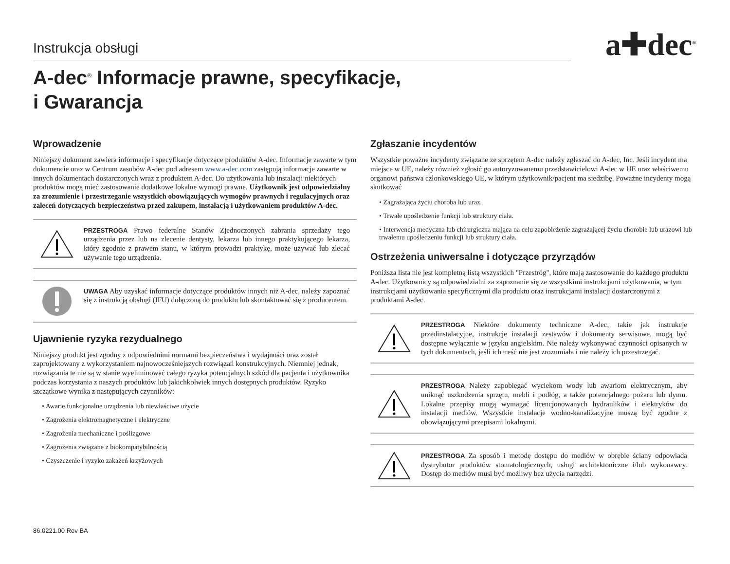Instrukcja obsługi
a✚dec<sup>®</sup>
A-dec<sup>®</sup> Informacje prawne, specyfikacje,
i Gwarancja
Wprowadzenie
Niniejszy dokument zawiera informacje i specyfikacje dotyczące produktów A-dec. Informacje zawarte w tym dokumencie oraz w Centrum zasobów A-dec pod adresem www.a-dec.com zastępują informacje zawarte w innych dokumentach dostarczonych wraz z produktem A-dec. Do użytkowania lub instalacji niektórych produktów mogą mieć zastosowanie dodatkowe lokalne wymogi prawne. Użytkownik jest odpowiedzialny za zrozumienie i przestrzeganie wszystkich obowiązujących wymogów prawnych i regulacyjnych oraz zaleceń dotyczących bezpieczeństwa przed zakupem, instalacją i użytkowaniem produktów A-dec.
PRZESTROGA Prawo federalne Stanów Zjednoczonych zabrania sprzedaży tego urządzenia przez lub na zlecenie dentysty, lekarza lub innego praktykującego lekarza, który zgodnie z prawem stanu, w którym prowadzi praktykę, może używać lub zlecać używanie tego urządzenia.
UWAGA Aby uzyskać informacje dotyczące produktów innych niż A-dec, należy zapoznać się z instrukcją obsługi (IFU) dołączoną do produktu lub skontaktować się z producentem.
Ujawnienie ryzyka rezydualnego
Niniejszy produkt jest zgodny z odpowiednimi normami bezpieczeństwa i wydajności oraz został zaprojektowany z wykorzystaniem najnowocześniejszych rozwiązań konstrukcyjnych. Niemniej jednak, rozwiązania te nie są w stanie wyeliminować całego ryzyka potencjalnych szkód dla pacjenta i użytkownika podczas korzystania z naszych produktów lub jakichkolwiek innych dostępnych produktów. Ryzyko szczątkowe wynika z następujących czynników:
• Awarie funkcjonalne urządzenia lub niewłaściwe użycie
• Zagrożenia elektromagnetyczne i elektryczne
• Zagrożenia mechaniczne i poślizgowe
• Zagrożenia związane z biokompatybilnością
• Czyszczenie i ryzyko zakażeń krzyżowych
Zgłaszanie incydentów
Wszystkie poważne incydenty związane ze sprzętem A-dec należy zgłaszać do A-dec, Inc. Jeśli incydent ma miejsce w UE, należy również zgłosić go autoryzowanemu przedstawicielowi A-dec w UE oraz właściwemu organowi państwa członkowskiego UE, w którym użytkownik/pacjent ma siedzibę. Poważne incydenty mogą skutkować
• Zagrażająca życiu choroba lub uraz.
• Trwałe upośledzenie funkcji lub struktury ciała.
• Interwencja medyczna lub chirurgiczna mająca na celu zapobieżenie zagrażającej życiu chorobie lub urazowi lub trwałemu upośledzeniu funkcji lub struktury ciała.
Ostrzeżenia uniwersalne i dotyczące przyrządów
Poniższa lista nie jest kompletną listą wszystkich "Przestróg", które mają zastosowanie do każdego produktu A-dec. Użytkownicy są odpowiedzialni za zapoznanie się ze wszystkimi instrukcjami użytkowania, w tym instrukcjami użytkowania specyficznymi dla produktu oraz instrukcjami instalacji dostarczonymi z produktami A-dec.
PRZESTROGA Niektóre dokumenty techniczne A-dec, takie jak instrukcje przedinstalacyjne, instrukcje instalacji zestawów i dokumenty serwisowe, mogą być dostępne wyłącznie w języku angielskim. Nie należy wykonywać czynności opisanych w tych dokumentach, jeśli ich treść nie jest zrozumiała i nie należy ich przestrzegać.
PRZESTROGA Należy zapobiegać wyciekom wody lub awariom elektrycznym, aby uniknąć uszkodzenia sprzętu, mebli i podłóg, a także potencjalnego pożaru lub dymu. Lokalne przepisy mogą wymagać licencjonowanych hydraulików i elektryków do instalacji mediów. Wszystkie instalacje wodno-kanalizacyjne muszą być zgodne z obowiązującymi przepisami lokalnymi.
PRZESTROGA Za sposób i metodę dostępu do mediów w obrębie ściany odpowiada dystrybutor produktów stomatologicznych, usługi architektoniczne i/lub wykonawcy. Dostęp do mediów musi być możliwy bez użycia narzędzi.
86.0221.00 Rev BA